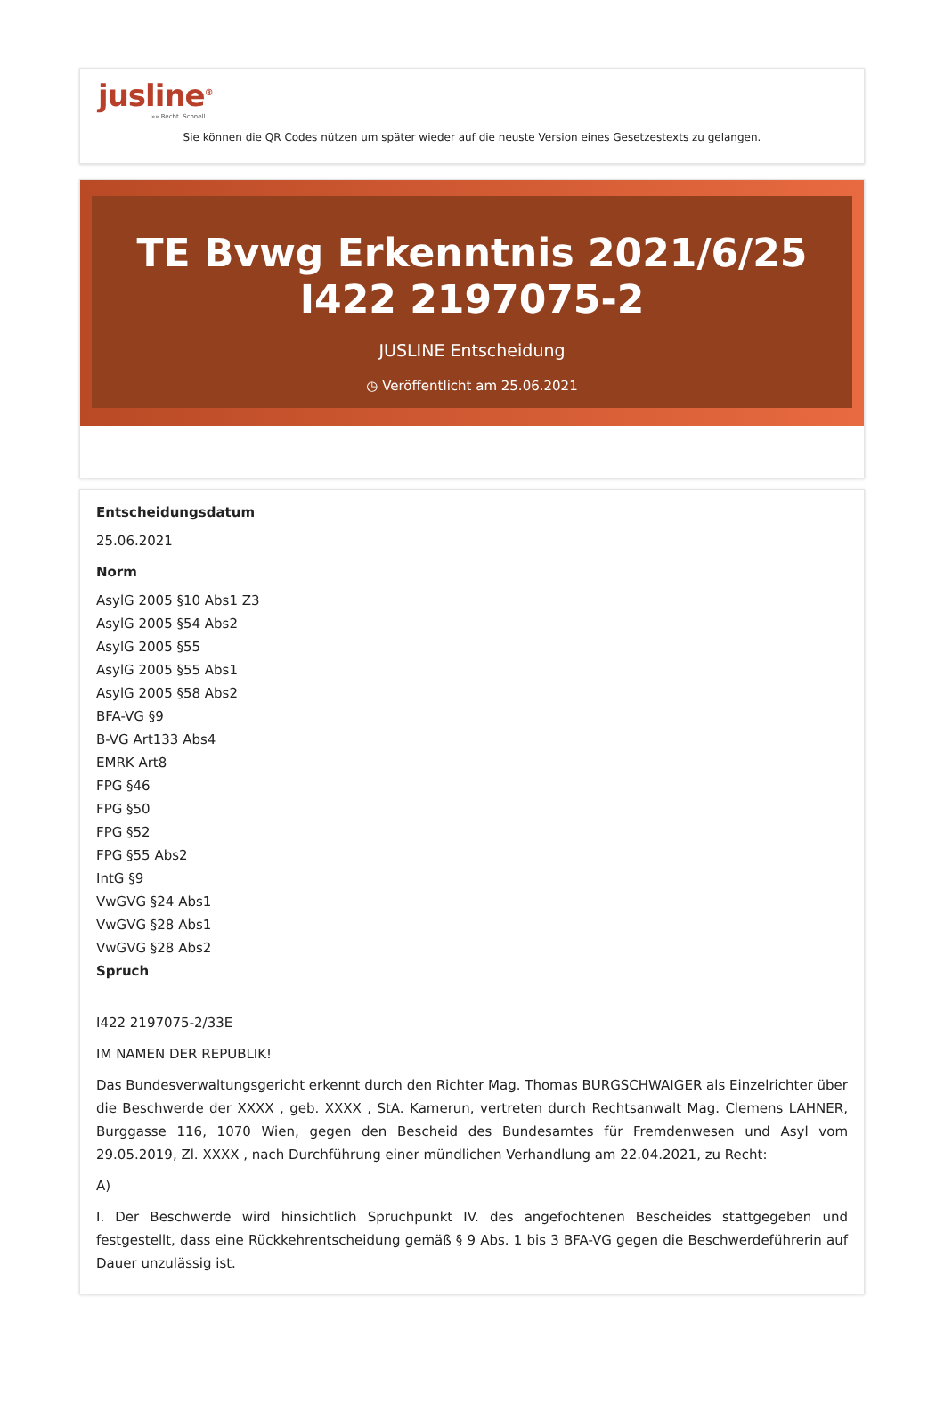jusline<sup>®</sup>
»» Recht. Schnell
Sie können die QR Codes nützen um später wieder auf die neuste Version eines Gesetzestexts zu gelangen.
TE Bvwg Erkenntnis 2021/6/25 I422 2197075-2
JUSLINE Entscheidung
◷ Veröffentlicht am 25.06.2021
Entscheidungsdatum
25.06.2021
Norm
AsylG 2005 §10 Abs1 Z3
AsylG 2005 §54 Abs2
AsylG 2005 §55
AsylG 2005 §55 Abs1
AsylG 2005 §58 Abs2
BFA-VG §9
B-VG Art133 Abs4
EMRK Art8
FPG §46
FPG §50
FPG §52
FPG §55 Abs2
IntG §9
VwGVG §24 Abs1
VwGVG §28 Abs1
VwGVG §28 Abs2
Spruch
I422 2197075-2/33E
IM NAMEN DER REPUBLIK!
Das Bundesverwaltungsgericht erkennt durch den Richter Mag. Thomas BURGSCHWAIGER als Einzelrichter über die Beschwerde der XXXX , geb. XXXX , StA. Kamerun, vertreten durch Rechtsanwalt Mag. Clemens LAHNER, Burggasse 116, 1070 Wien, gegen den Bescheid des Bundesamtes für Fremdenwesen und Asyl vom 29.05.2019, Zl. XXXX , nach Durchführung einer mündlichen Verhandlung am 22.04.2021, zu Recht:
A)
I. Der Beschwerde wird hinsichtlich Spruchpunkt IV. des angefochtenen Bescheides stattgegeben und festgestellt, dass eine Rückkehrentscheidung gemäß § 9 Abs. 1 bis 3 BFA-VG gegen die Beschwerdeführerin auf Dauer unzulässig ist.